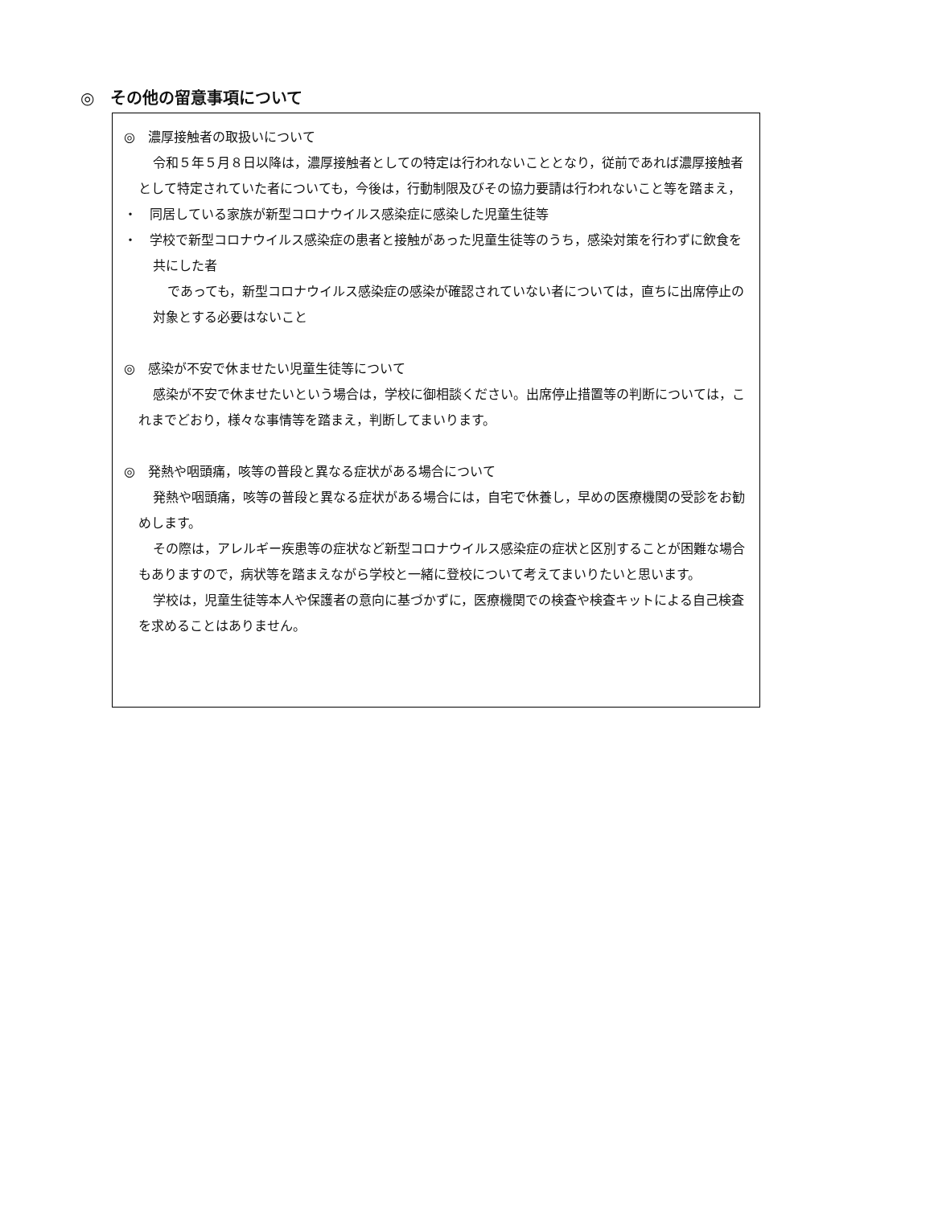◎　その他の留意事項について
◎　濃厚接触者の取扱いについて
令和５年５月８日以降は，濃厚接触者としての特定は行われないこととなり，従前であれば濃厚接触者として特定されていた者についても，今後は，行動制限及びその協力要請は行われないこと等を踏まえ，
・　同居している家族が新型コロナウイルス感染症に感染した児童生徒等
・　学校で新型コロナウイルス感染症の患者と接触があった児童生徒等のうち，感染対策を行わずに飲食を共にした者
であっても，新型コロナウイルス感染症の感染が確認されていない者については，直ちに出席停止の対象とする必要はないこと
◎　感染が不安で休ませたい児童生徒等について
感染が不安で休ませたいという場合は，学校に御相談ください。出席停止措置等の判断については，これまでどおり，様々な事情等を踏まえ，判断してまいります。
◎　発熱や咽頭痛，咳等の普段と異なる症状がある場合について
発熱や咽頭痛，咳等の普段と異なる症状がある場合には，自宅で休養し，早めの医療機関の受診をお勧めします。
その際は，アレルギー疾患等の症状など新型コロナウイルス感染症の症状と区別することが困難な場合もありますので，病状等を踏まえながら学校と一緒に登校について考えてまいりたいと思います。
学校は，児童生徒等本人や保護者の意向に基づかずに，医療機関での検査や検査キットによる自己検査を求めることはありません。